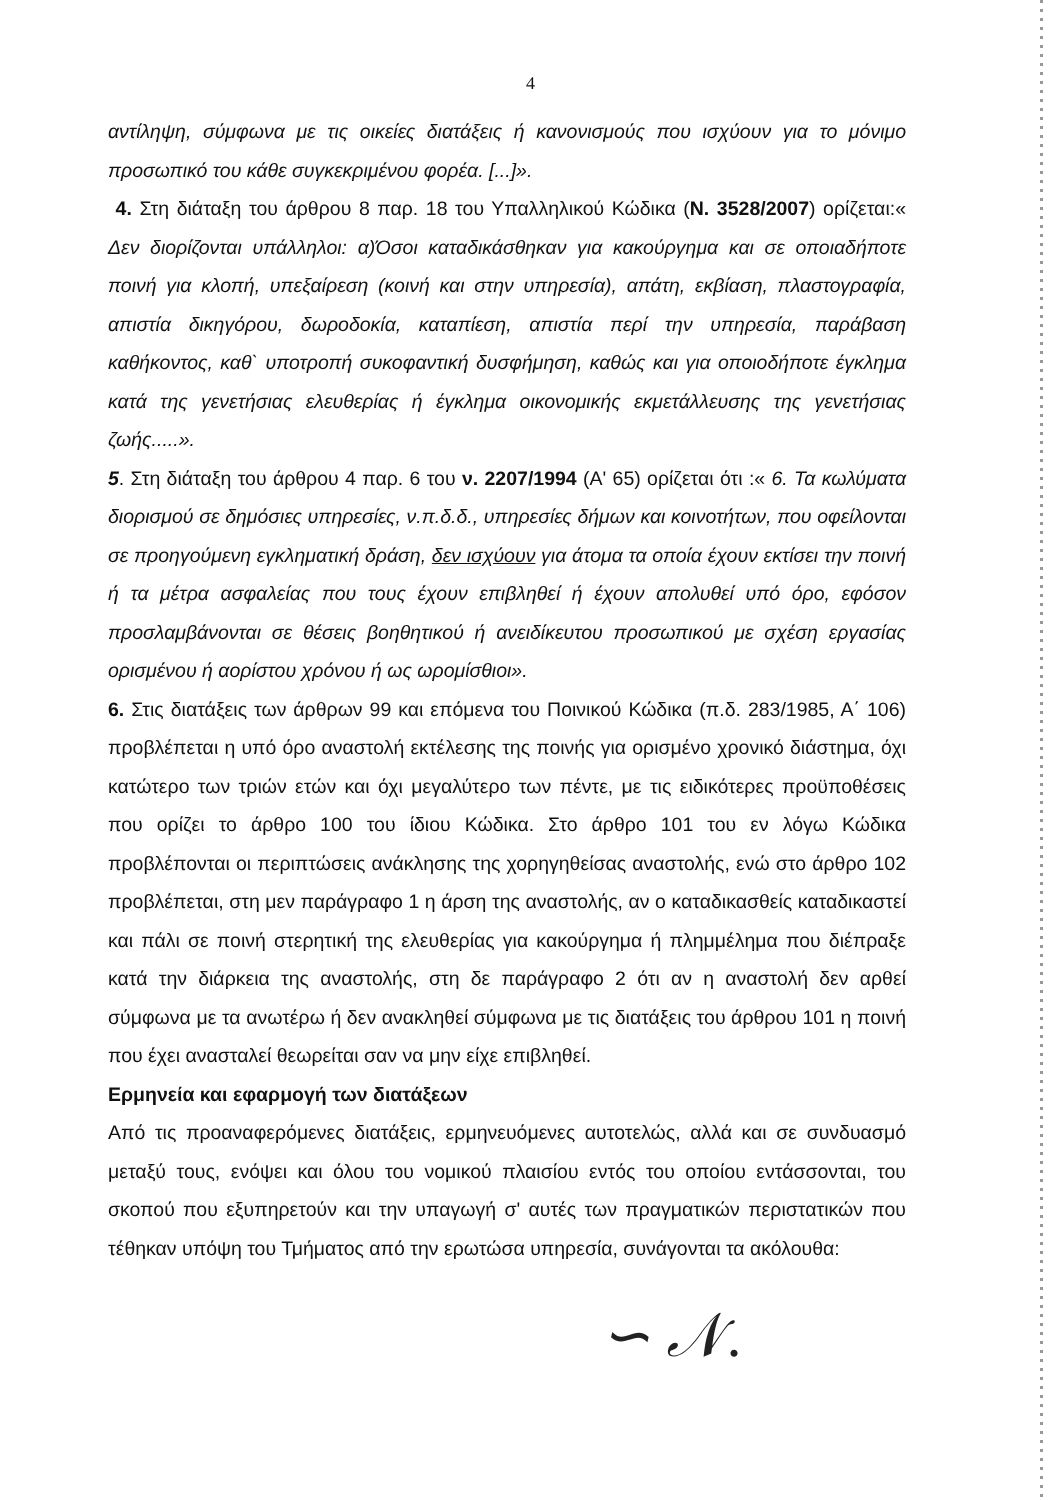4
αντίληψη, σύμφωνα με τις οικείες διατάξεις ή κανονισμούς που ισχύουν για το μόνιμο προσωπικό του κάθε συγκεκριμένου φορέα. [...]».
4. Στη διάταξη του άρθρου 8 παρ. 18 του Υπαλληλικού Κώδικα (Ν. 3528/2007) ορίζεται:« Δεν διορίζονται υπάλληλοι: α)Όσοι καταδικάσθηκαν για κακούργημα και σε οποιαδήποτε ποινή για κλοπή, υπεξαίρεση (κοινή και στην υπηρεσία), απάτη, εκβίαση, πλαστογραφία, απιστία δικηγόρου, δωροδοκία, καταπίεση, απιστία περί την υπηρεσία, παράβαση καθήκοντος, καθ` υποτροπή συκοφαντική δυσφήμηση, καθώς και για οποιοδήποτε έγκλημα κατά της γενετήσιας ελευθερίας ή έγκλημα οικονομικής εκμετάλλευσης της γενετήσιας ζωής.....».
5. Στη διάταξη του άρθρου 4 παρ. 6 του ν. 2207/1994 (Α' 65) ορίζεται ότι :« 6. Τα κωλύματα διορισμού σε δημόσιες υπηρεσίες, ν.π.δ.δ., υπηρεσίες δήμων και κοινοτήτων, που οφείλονται σε προηγούμενη εγκληματική δράση, δεν ισχύουν για άτομα τα οποία έχουν εκτίσει την ποινή ή τα μέτρα ασφαλείας που τους έχουν επιβληθεί ή έχουν απολυθεί υπό όρο, εφόσον προσλαμβάνονται σε θέσεις βοηθητικού ή ανειδίκευτου προσωπικού με σχέση εργασίας ορισμένου ή αορίστου χρόνου ή ως ωρομίσθιοι».
6. Στις διατάξεις των άρθρων 99 και επόμενα του Ποινικού Κώδικα (π.δ. 283/1985, Α΄ 106) προβλέπεται η υπό όρο αναστολή εκτέλεσης της ποινής για ορισμένο χρονικό διάστημα, όχι κατώτερο των τριών ετών και όχι μεγαλύτερο των πέντε, με τις ειδικότερες προϋποθέσεις που ορίζει το άρθρο 100 του ίδιου Κώδικα. Στο άρθρο 101 του εν λόγω Κώδικα προβλέπονται οι περιπτώσεις ανάκλησης της χορηγηθείσας αναστολής, ενώ στο άρθρο 102 προβλέπεται, στη μεν παράγραφο 1 η άρση της αναστολής, αν ο καταδικασθείς καταδικαστεί και πάλι σε ποινή στερητική της ελευθερίας για κακούργημα ή πλημμέλημα που διέπραξε κατά την διάρκεια της αναστολής, στη δε παράγραφο 2 ότι αν η αναστολή δεν αρθεί σύμφωνα με τα ανωτέρω ή δεν ανακληθεί σύμφωνα με τις διατάξεις του άρθρου 101 η ποινή που έχει ανασταλεί θεωρείται σαν να μην είχε επιβληθεί.
Ερμηνεία και εφαρμογή των διατάξεων
Από τις προαναφερόμενες διατάξεις, ερμηνευόμενες αυτοτελώς, αλλά και σε συνδυασμό μεταξύ τους, ενόψει και όλου του νομικού πλαισίου εντός του οποίου εντάσσονται, του σκοπού που εξυπηρετούν και την υπαγωγή σ' αυτές των πραγματικών περιστατικών που τέθηκαν υπόψη του Τμήματος από την ερωτώσα υπηρεσία, συνάγονται τα ακόλουθα:
∽ 𝒩.